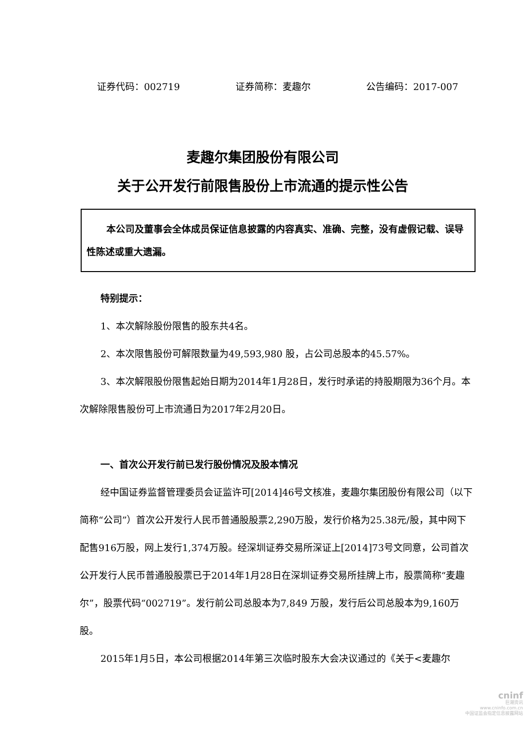证券代码：002719 证券简称：麦趣尔 公告编码：2017-007
麦趣尔集团股份有限公司
关于公开发行前限售股份上市流通的提示性公告
本公司及董事会全体成员保证信息披露的内容真实、准确、完整，没有虚假记载、误导性陈述或重大遗漏。
特别提示：
1、本次解除股份限售的股东共4名。
2、本次限售股份可解限数量为49,593,980 股，占公司总股本的45.57%。
3、本次解限股份限售起始日期为2014年1月28日，发行时承诺的持股期限为36个月。本次解除限售股份可上市流通日为2017年2月20日。
一、首次公开发行前已发行股份情况及股本情况
经中国证券监督管理委员会证监许可[2014]46号文核准，麦趣尔集团股份有限公司（以下简称“公司”）首次公开发行人民币普通股股票2,290万股，发行价格为25.38元/股，其中网下配售916万股，网上发行1,374万股。经深圳证券交易所深证上[2014]73号文同意，公司首次公开发行人民币普通股股票已于2014年1月28日在深圳证券交易所挂牌上市，股票简称“麦趣尔”，股票代码“002719”。发行前公司总股本为7,849 万股，发行后公司总股本为9,160万股。
2015年1月5日，本公司根据2014年第三次临时股东大会决议通过的《关于<麦趣尔
cninf
巨潮资讯
www.cninfo.com.cn
中国证监会指定信息披露网站